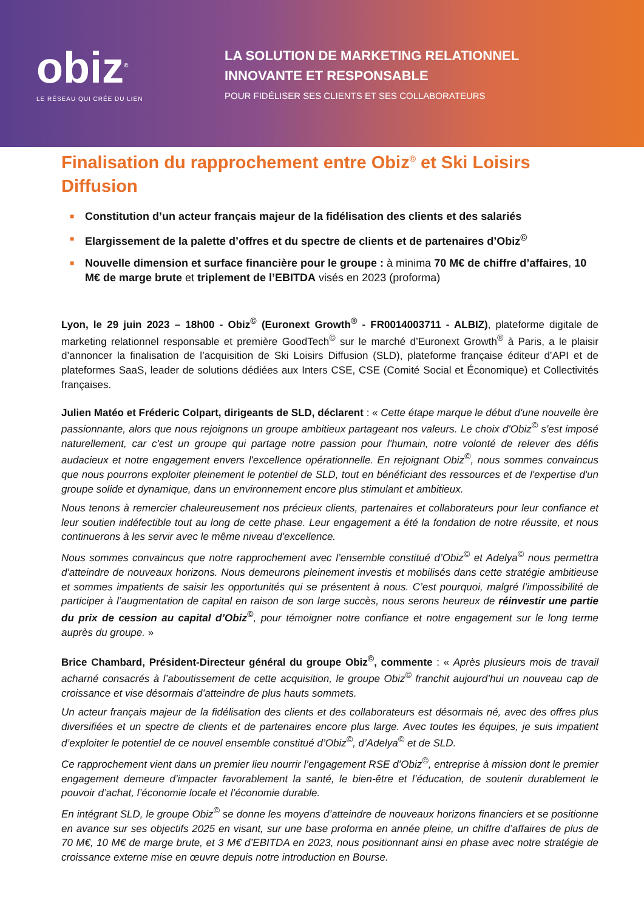obiz<sup>©</sup>
LE RÉSEAU QUI CRÉE DU LIEN
LA SOLUTION DE MARKETING RELATIONNEL
INNOVANTE ET RESPONSABLE
POUR FIDÉLISER SES CLIENTS ET SES COLLABORATEURS
Finalisation du rapprochement entre Obiz<sup>©</sup> et Ski Loisirs Diffusion
■ Constitution d’un acteur français majeur de la fidélisation des clients et des salariés
■ Elargissement de la palette d’offres et du spectre de clients et de partenaires d’Obiz<sup>©</sup>
■ Nouvelle dimension et surface financière pour le groupe : à minima 70 M€ de chiffre d’affaires, 10 M€ de marge brute et triplement de l’EBITDA visés en 2023 (proforma)
Lyon, le 29 juin 2023 – 18h00 - Obiz<sup>©</sup> (Euronext Growth<sup>®</sup> - FR0014003711 - ALBIZ), plateforme digitale de marketing relationnel responsable et première GoodTech<sup>©</sup> sur le marché d’Euronext Growth<sup>®</sup> à Paris, a le plaisir d’annoncer la finalisation de l’acquisition de Ski Loisirs Diffusion (SLD), plateforme française éditeur d’API et de plateformes SaaS, leader de solutions dédiées aux Inters CSE, CSE (Comité Social et Économique) et Collectivités françaises.
Julien Matéo et Fréderic Colpart, dirigeants de SLD, déclarent : « Cette étape marque le début d'une nouvelle ère passionnante, alors que nous rejoignons un groupe ambitieux partageant nos valeurs. Le choix d'Obiz<sup>©</sup> s'est imposé naturellement, car c'est un groupe qui partage notre passion pour l'humain, notre volonté de relever des défis audacieux et notre engagement envers l'excellence opérationnelle. En rejoignant Obiz<sup>©</sup>, nous sommes convaincus que nous pourrons exploiter pleinement le potentiel de SLD, tout en bénéficiant des ressources et de l'expertise d'un groupe solide et dynamique, dans un environnement encore plus stimulant et ambitieux.
Nous tenons à remercier chaleureusement nos précieux clients, partenaires et collaborateurs pour leur confiance et leur soutien indéfectible tout au long de cette phase. Leur engagement a été la fondation de notre réussite, et nous continuerons à les servir avec le même niveau d'excellence.
Nous sommes convaincus que notre rapprochement avec l’ensemble constitué d’Obiz<sup>©</sup> et Adelya<sup>©</sup> nous permettra d'atteindre de nouveaux horizons. Nous demeurons pleinement investis et mobilisés dans cette stratégie ambitieuse et sommes impatients de saisir les opportunités qui se présentent à nous. C’est pourquoi, malgré l’impossibilité de participer à l’augmentation de capital en raison de son large succès, nous serons heureux de réinvestir une partie du prix de cession au capital d’Obiz<sup>©</sup>, pour témoigner notre confiance et notre engagement sur le long terme auprès du groupe. »
Brice Chambard, Président-Directeur général du groupe Obiz<sup>©</sup>, commente : « Après plusieurs mois de travail acharné consacrés à l’aboutissement de cette acquisition, le groupe Obiz<sup>©</sup> franchit aujourd’hui un nouveau cap de croissance et vise désormais d’atteindre de plus hauts sommets.
Un acteur français majeur de la fidélisation des clients et des collaborateurs est désormais né, avec des offres plus diversifiées et un spectre de clients et de partenaires encore plus large. Avec toutes les équipes, je suis impatient d’exploiter le potentiel de ce nouvel ensemble constitué d’Obiz<sup>©</sup>, d’Adelya<sup>©</sup> et de SLD.
Ce rapprochement vient dans un premier lieu nourrir l’engagement RSE d’Obiz<sup>©</sup>, entreprise à mission dont le premier engagement demeure d’impacter favorablement la santé, le bien-être et l’éducation, de soutenir durablement le pouvoir d’achat, l’économie locale et l’économie durable.
En intégrant SLD, le groupe Obiz<sup>©</sup> se donne les moyens d’atteindre de nouveaux horizons financiers et se positionne en avance sur ses objectifs 2025 en visant, sur une base proforma en année pleine, un chiffre d’affaires de plus de 70 M€, 10 M€ de marge brute, et 3 M€ d’EBITDA en 2023, nous positionnant ainsi en phase avec notre stratégie de croissance externe mise en œuvre depuis notre introduction en Bourse.